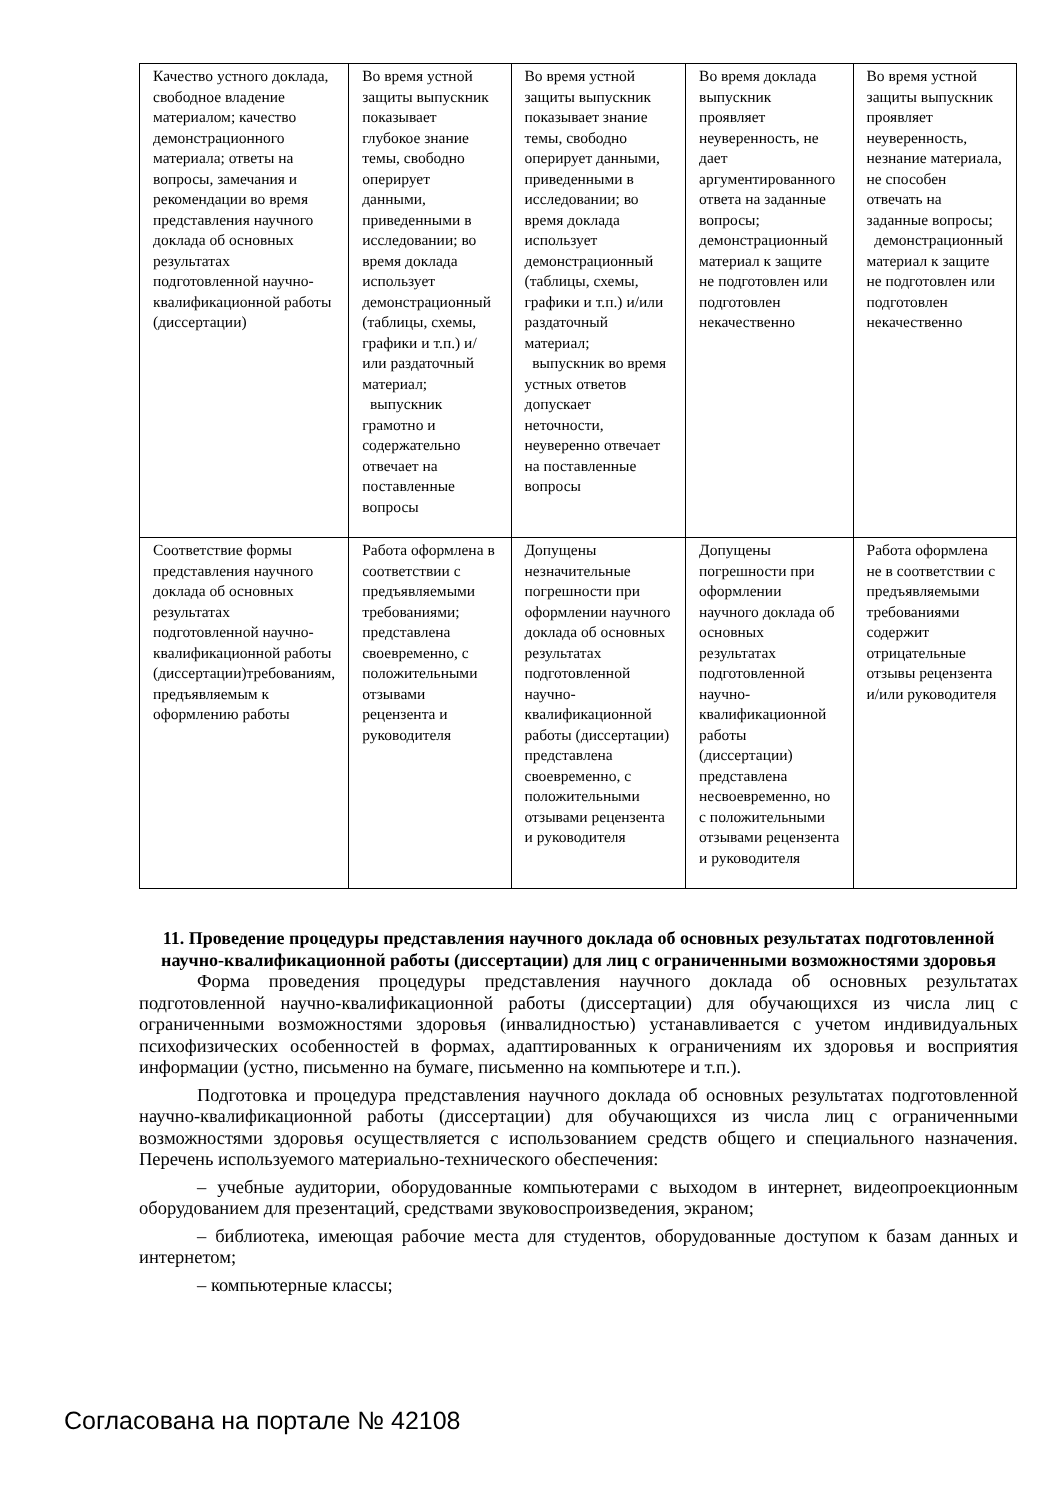| Качество устного доклада, свободное владение материалом; качество демонстрационного материала; ответы на вопросы, замечания и рекомендации во время представления научного доклада об основных результатах подготовленной научно-квалификационной работы (диссертации) | Во время устной защиты выпускник показывает глубокое знание темы, свободно оперирует данными, приведенными в исследовании; во время доклада использует демонстрационный (таблицы, схемы, графики и т.п.) и/или раздаточный материал; выпускник грамотно и содержательно отвечает на поставленные вопросы | Во время устной защиты выпускник показывает знание темы, свободно оперирует данными, приведенными в исследовании; во время доклада использует демонстрационный (таблицы, схемы, графики и т.п.) и/или раздаточный материал; выпускник во время устных ответов допускает неточности, неуверенно отвечает на поставленные вопросы | Во время доклада выпускник проявляет неуверенность, не дает аргументированного ответа на заданные вопросы; демонстрационный материал к защите не подготовлен или подготовлен некачественно | Во время устной защиты выпускник проявляет неуверенность, незнание материала, не способен отвечать на заданные вопросы; демонстрационный материал к защите не подготовлен или подготовлен некачественно |
| Соответствие формы представления научного доклада об основных результатах подготовленной научно-квалификационной работы (диссертации)требованиям, предъявляемым к оформлению работы | Работа оформлена в соответствии с предъявляемыми требованиями; представлена своевременно, с положительными отзывами рецензента и руководителя | Допущены незначительные погрешности при оформлении научного доклада об основных результатах подготовленной научно-квалификационной работы (диссертации) представлена своевременно, с положительными отзывами рецензента и руководителя | Допущены погрешности при оформлении научного доклада об основных результатах подготовленной научно-квалификационной работы (диссертации) представлена несвоевременно, но с положительными отзывами рецензента и руководителя | Работа оформлена не в соответствии с предъявляемыми требованиями содержит отрицательные отзывы рецензента и/или руководителя |
11. Проведение процедуры представления научного доклада об основных результатах подготовленной научно-квалификационной работы (диссертации) для лиц с ограниченными возможностями здоровья
Форма проведения процедуры представления научного доклада об основных результатах подготовленной научно-квалификационной работы (диссертации) для обучающихся из числа лиц с ограниченными возможностями здоровья (инвалидностью) устанавливается с учетом индивидуальных психофизических особенностей в формах, адаптированных к ограничениям их здоровья и восприятия информации (устно, письменно на бумаге, письменно на компьютере и т.п.).
Подготовка и процедура представления научного доклада об основных результатах подготовленной научно-квалификационной работы (диссертации) для обучающихся из числа лиц с ограниченными возможностями здоровья осуществляется с использованием средств общего и специального назначения. Перечень используемого материально-технического обеспечения:
– учебные аудитории, оборудованные компьютерами с выходом в интернет, видеопроекционным оборудованием для презентаций, средствами звуковоспроизведения, экраном;
– библиотека, имеющая рабочие места для студентов, оборудованные доступом к базам данных и интернетом;
– компьютерные классы;
Согласована на портале № 42108